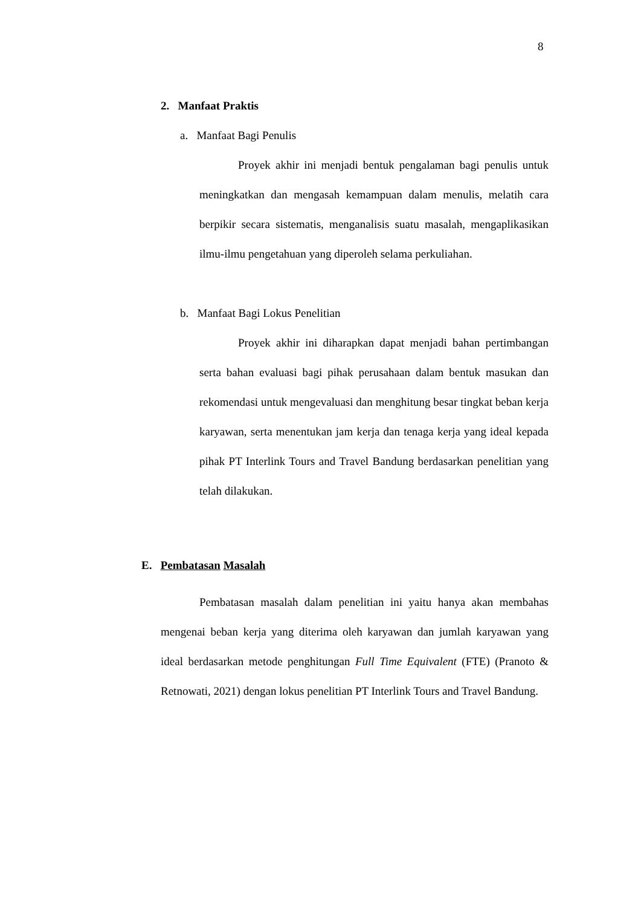8
2. Manfaat Praktis
a. Manfaat Bagi Penulis
Proyek akhir ini menjadi bentuk pengalaman bagi penulis untuk meningkatkan dan mengasah kemampuan dalam menulis, melatih cara berpikir secara sistematis, menganalisis suatu masalah, mengaplikasikan ilmu-ilmu pengetahuan yang diperoleh selama perkuliahan.
b. Manfaat Bagi Lokus Penelitian
Proyek akhir ini diharapkan dapat menjadi bahan pertimbangan serta bahan evaluasi bagi pihak perusahaan dalam bentuk masukan dan rekomendasi untuk mengevaluasi dan menghitung besar tingkat beban kerja karyawan, serta menentukan jam kerja dan tenaga kerja yang ideal kepada pihak PT Interlink Tours and Travel Bandung berdasarkan penelitian yang telah dilakukan.
E. Pembatasan Masalah
Pembatasan masalah dalam penelitian ini yaitu hanya akan membahas mengenai beban kerja yang diterima oleh karyawan dan jumlah karyawan yang ideal berdasarkan metode penghitungan Full Time Equivalent (FTE) (Pranoto & Retnowati, 2021) dengan lokus penelitian PT Interlink Tours and Travel Bandung.